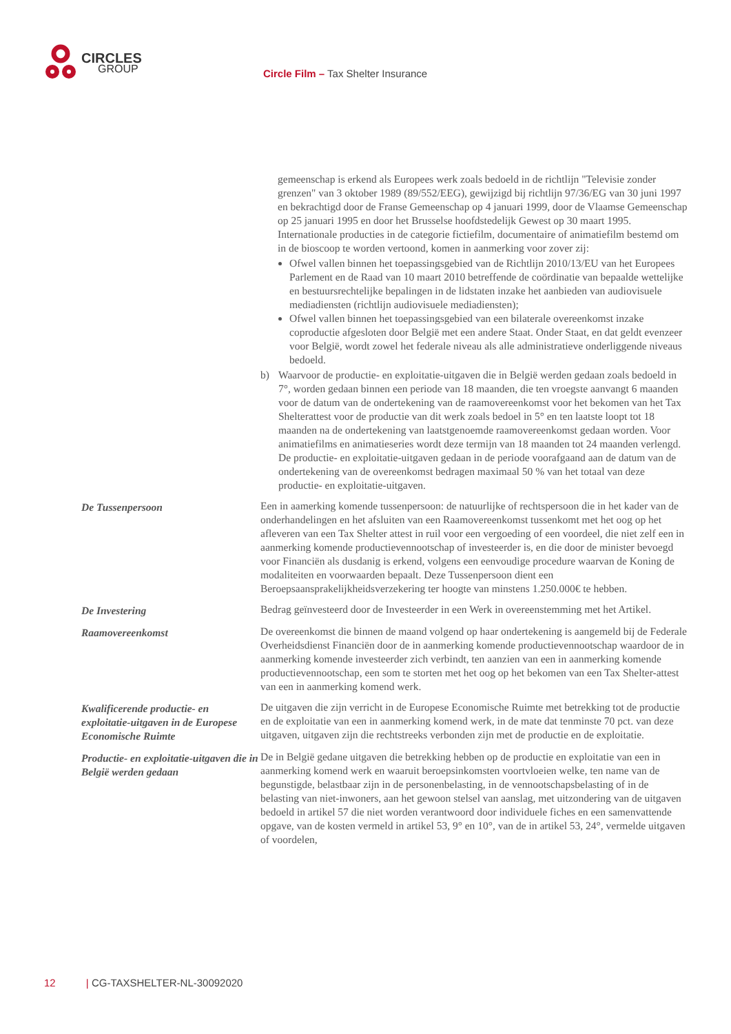CIRCLES
GROUP
Circle Film – Tax Shelter Insurance
gemeenschap is erkend als Europees werk zoals bedoeld in de richtlijn "Televisie zonder grenzen" van 3 oktober 1989 (89/552/EEG), gewijzigd bij richtlijn 97/36/EG van 30 juni 1997 en bekrachtigd door de Franse Gemeenschap op 4 januari 1999, door de Vlaamse Gemeenschap op 25 januari 1995 en door het Brusselse hoofdstedelijk Gewest op 30 maart 1995. Internationale producties in de categorie fictiefilm, documentaire of animatiefilm bestemd om in de bioscoop te worden vertoond, komen in aanmerking voor zover zij:
Ofwel vallen binnen het toepassingsgebied van de Richtlijn 2010/13/EU van het Europees Parlement en de Raad van 10 maart 2010 betreffende de coördinatie van bepaalde wettelijke en bestuursrechtelijke bepalingen in de lidstaten inzake het aanbieden van audiovisuele mediadiensten (richtlijn audiovisuele mediadiensten);
Ofwel vallen binnen het toepassingsgebied van een bilaterale overeenkomst inzake coproductie afgesloten door België met een andere Staat. Onder Staat, en dat geldt evenzeer voor België, wordt zowel het federale niveau als alle administratieve onderliggende niveaus bedoeld.
b) Waarvoor de productie- en exploitatie-uitgaven die in België werden gedaan zoals bedoeld in 7°, worden gedaan binnen een periode van 18 maanden, die ten vroegste aanvangt 6 maanden voor de datum van de ondertekening van de raamovereenkomst voor het bekomen van het Tax Shelterattest voor de productie van dit werk zoals bedoel in 5° en ten laatste loopt tot 18 maanden na de ondertekening van laatstgenoemde raamovereenkomst gedaan worden. Voor animatiefilms en animatieseries wordt deze termijn van 18 maanden tot 24 maanden verlengd. De productie- en exploitatie-uitgaven gedaan in de periode voorafgaand aan de datum van de ondertekening van de overeenkomst bedragen maximaal 50 % van het totaal van deze productie- en exploitatie-uitgaven.
De Tussenpersoon Een in aamerking komende tussenpersoon: de natuurlijke of rechtspersoon die in het kader van de onderhandelingen en het afsluiten van een Raamovereenkomst tussenkomt met het oog op het afleveren van een Tax Shelter attest in ruil voor een vergoeding of een voordeel, die niet zelf een in aanmerking komende productievennootschap of investeerder is, en die door de minister bevoegd voor Financiën als dusdanig is erkend, volgens een eenvoudige procedure waarvan de Koning de modaliteiten en voorwaarden bepaalt. Deze Tussenpersoon dient een Beroepsaansprakelijkheidsverzekering ter hoogte van minstens 1.250.000€ te hebben.
De Investering Bedrag geïnvesteerd door de Investeerder in een Werk in overeenstemming met het Artikel.
Raamovereenkomst De overeenkomst die binnen de maand volgend op haar ondertekening is aangemeld bij de Federale Overheidsdienst Financiën door de in aanmerking komende productievennootschap waardoor de in aanmerking komende investeerder zich verbindt, ten aanzien van een in aanmerking komende productievennootschap, een som te storten met het oog op het bekomen van een Tax Shelter-attest van een in aanmerking komend werk.
Kwalificerende productie- en exploitatie-uitgaven in de Europese Economische Ruimte
De uitgaven die zijn verricht in de Europese Economische Ruimte met betrekking tot de productie en de exploitatie van een in aanmerking komend werk, in de mate dat tenminste 70 pct. van deze uitgaven, uitgaven zijn die rechtstreeks verbonden zijn met de productie en de exploitatie.
Productie- en exploitatie-uitgaven die in België werden gedaan
De in België gedane uitgaven die betrekking hebben op de productie en exploitatie van een in aanmerking komend werk en waaruit beroepsinkomsten voortvloeien welke, ten name van de begunstigde, belastbaar zijn in de personenbelasting, in de vennootschapsbelasting of in de belasting van niet-inwoners, aan het gewoon stelsel van aanslag, met uitzondering van de uitgaven bedoeld in artikel 57 die niet worden verantwoord door individuele fiches en een samenvattende opgave, van de kosten vermeld in artikel 53, 9° en 10°, van de in artikel 53, 24°, vermelde uitgaven of voordelen,
12 | CG-TAXSHELTER-NL-30092020